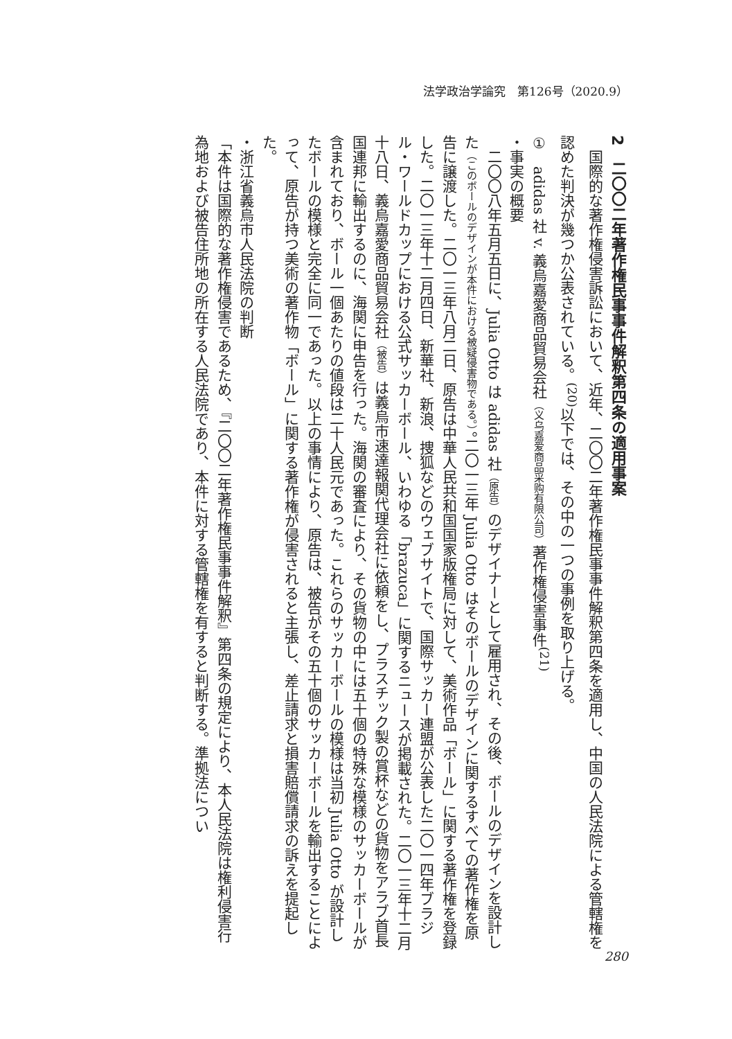法学政治学論究　第126号（2020.9）
2　二〇〇二年著作権民事事件解釈第四条の適用事案
国際的な著作権侵害訴訟において、近年、二〇〇二年著作権民事事件解釈第四条を適用し、中国の人民法院による管轄権を認めた判決が幾つか公表されている。<sup>(20)</sup>以下では、その中の一つの事例を取り上げる。
①　adidas 社 v. 義烏嘉愛商品貿易会社（义乌嘉爱商品采购有限公司）著作権侵害事件<sup>(21)</sup>
・事実の概要
二〇〇八年五月五日に、Julia Otto は adidas 社（原告）のデザイナーとして雇用され、その後、ボールのデザインを設計した（このボールのデザインが本件における被疑侵害物である。）。二〇一三年 Julia Otto はそのボールのデザインに関するすべての著作権を原告に譲渡した。二〇一三年八月二日、原告は中華人民共和国国家版権局に対して、美術作品「ボール」に関する著作権を登録した。二〇一三年十二月四日、新華社、新浪、捜狐などのウェブサイトで、国際サッカー連盟が公表した二〇一四年ブラジル・ワールドカップにおける公式サッカーボール、いわゆる「brazuca」に関するニュースが掲載された。二〇一三年十二月十八日、義烏嘉愛商品貿易会社（被告）は義烏市速達報関代理会社に依頼をし、プラスチック製の賞杯などの貨物をアラブ首長国連邦に輸出するのに、海関に申告を行った。海関の審査により、その貨物の中には五十個の特殊な模様のサッカーボールが含まれており、ボール一個あたりの値段は二十人民元であった。これらのサッカーボールの模様は当初 Julia Otto が設計したボールの模様と完全に同一であった。以上の事情により、原告は、被告がその五十個のサッカーボールを輸出することによって、原告が持つ美術の著作物「ボール」に関する著作権が侵害されると主張し、差止請求と損害賠償請求の訴えを提起した。
・浙江省義烏市人民法院の判断
「本件は国際的な著作権侵害であるため、『二〇〇二年著作権民事事件解釈』第四条の規定により、本人民法院は権利侵害行為地および被告住所地の所在する人民法院であり、本件に対する管轄権を有すると判断する。準拠法につい
280